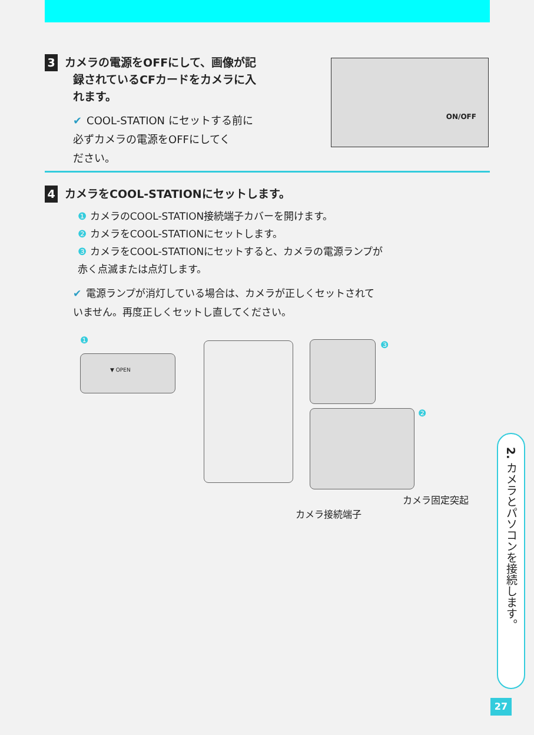3 カメラの電源をOFFにして、画像が記
録されているCFカードをカメラに入
れます。
✔ COOL-STATION にセットする前に
必ずカメラの電源をOFFにしてく
ださい。
ON/OFF
4 カメラをCOOL-STATIONにセットします。
❶ カメラのCOOL-STATION接続端子カバーを開けます。
❷ カメラをCOOL-STATIONにセットします。
❸ カメラをCOOL-STATIONにセットすると、カメラの電源ランプが
赤く点滅または点灯します。
✔ 電源ランプが消灯している場合は、カメラが正しくセットされて
いません。再度正しくセットし直してください。
❶
▼ OPEN
❸
❷
カメラ固定突起
カメラ接続端子
2. カメラとパソコンを接続します。
27